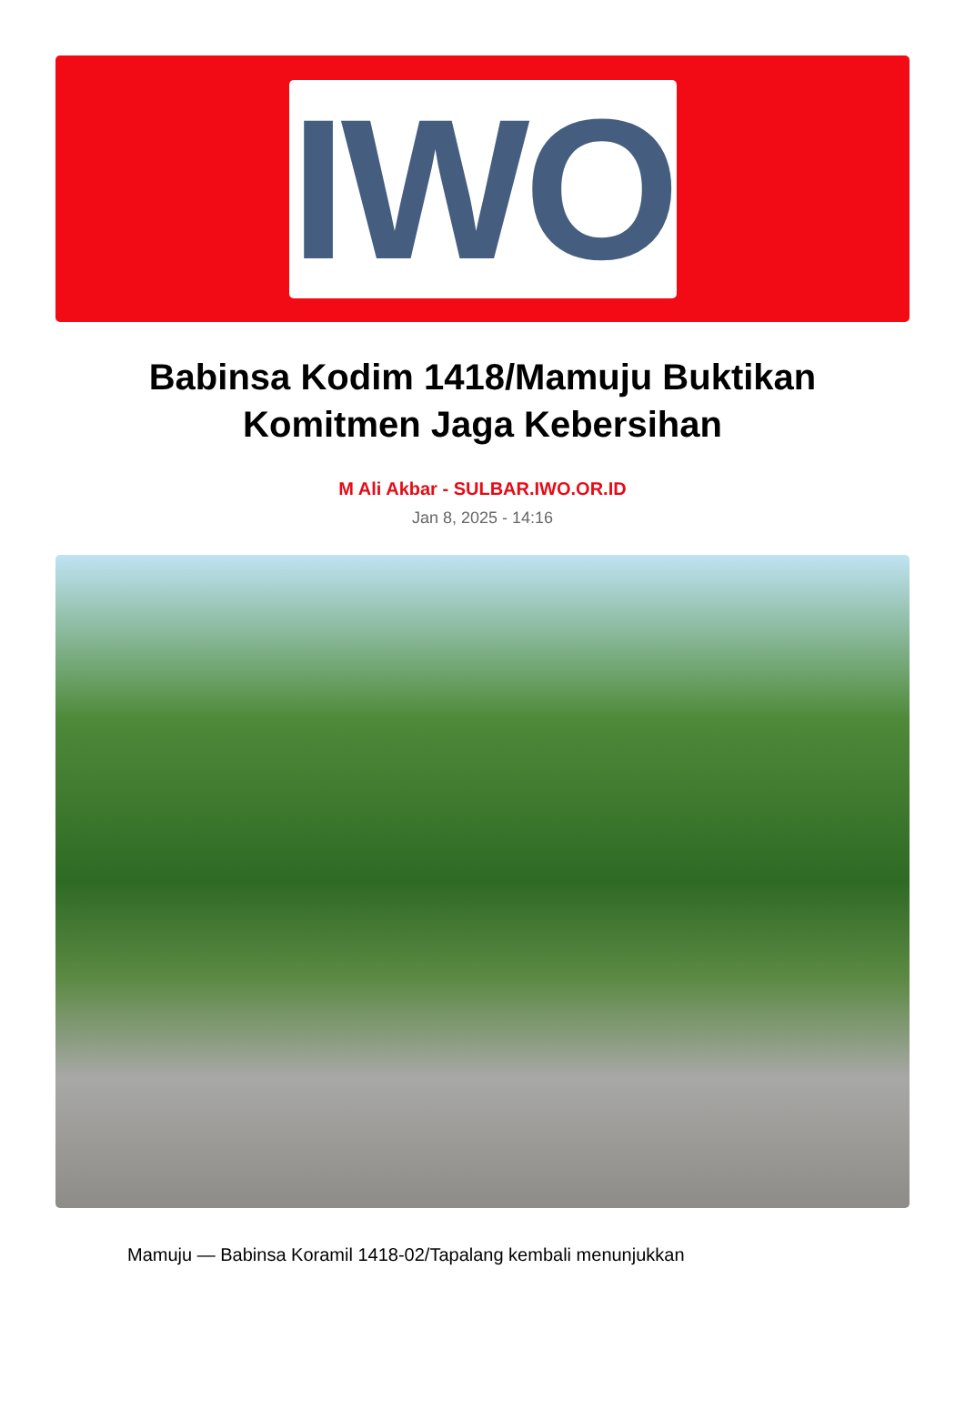IWO
Babinsa Kodim 1418/Mamuju Buktikan Komitmen Jaga Kebersihan
M Ali Akbar - SULBAR.IWO.OR.ID
Jan 8, 2025 - 14:16
Mamuju — Babinsa Koramil 1418-02/Tapalang kembali menunjukkan